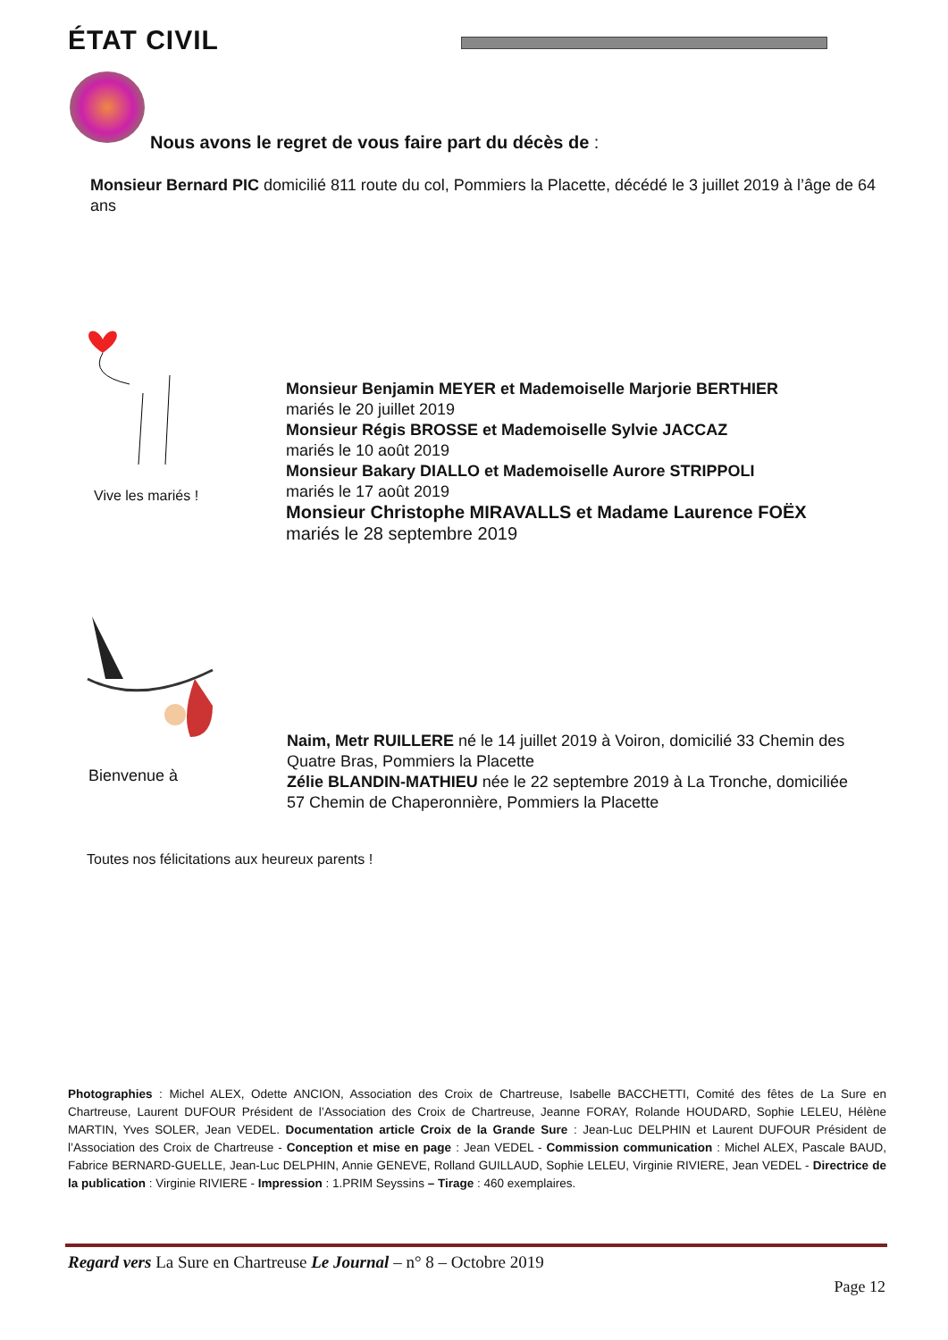ÉTAT CIVIL
Nous avons le regret de vous faire part du décès de :
Monsieur Bernard PIC domicilié 811 route du col, Pommiers la Placette, décédé le 3 juillet 2019 à l’âge de 64 ans
Vive les mariés !
Monsieur Benjamin MEYER et Mademoiselle Marjorie BERTHIER
mariés le 20 juillet 2019
Monsieur Régis BROSSE et Mademoiselle Sylvie JACCAZ
mariés le 10 août 2019
Monsieur Bakary DIALLO et Mademoiselle Aurore STRIPPOLI
mariés le 17 août 2019
Monsieur Christophe MIRAVALLS et Madame Laurence FOËX
mariés le 28 septembre 2019
Bienvenue à
Naim, Metr RUILLERE né le 14 juillet 2019 à Voiron, domicilié 33 Chemin des Quatre Bras, Pommiers la Placette
Zélie BLANDIN-MATHIEU née le 22 septembre 2019 à La Tronche, domiciliée 57 Chemin de Chaperonnière, Pommiers la Placette
Toutes nos félicitations aux heureux parents !
Photographies : Michel ALEX, Odette ANCION, Association des Croix de Chartreuse, Isabelle BACCHETTI, Comité des fêtes de La Sure en Chartreuse, Laurent DUFOUR Président de l’Association des Croix de Chartreuse, Jeanne FORAY, Rolande HOUDARD, Sophie LELEU, Hélène MARTIN, Yves SOLER, Jean VEDEL. Documentation article Croix de la Grande Sure : Jean-Luc DELPHIN et Laurent DUFOUR Président de l’Association des Croix de Chartreuse - Conception et mise en page : Jean VEDEL - Commission communication : Michel ALEX, Pascale BAUD, Fabrice BERNARD-GUELLE, Jean-Luc DELPHIN, Annie GENEVE, Rolland GUILLAUD, Sophie LELEU, Virginie RIVIERE, Jean VEDEL - Directrice de la publication : Virginie RIVIERE - Impression : 1.PRIM Seyssins – Tirage : 460 exemplaires.
Regard vers La Sure en Chartreuse Le Journal – n° 8 – Octobre 2019
Page 12